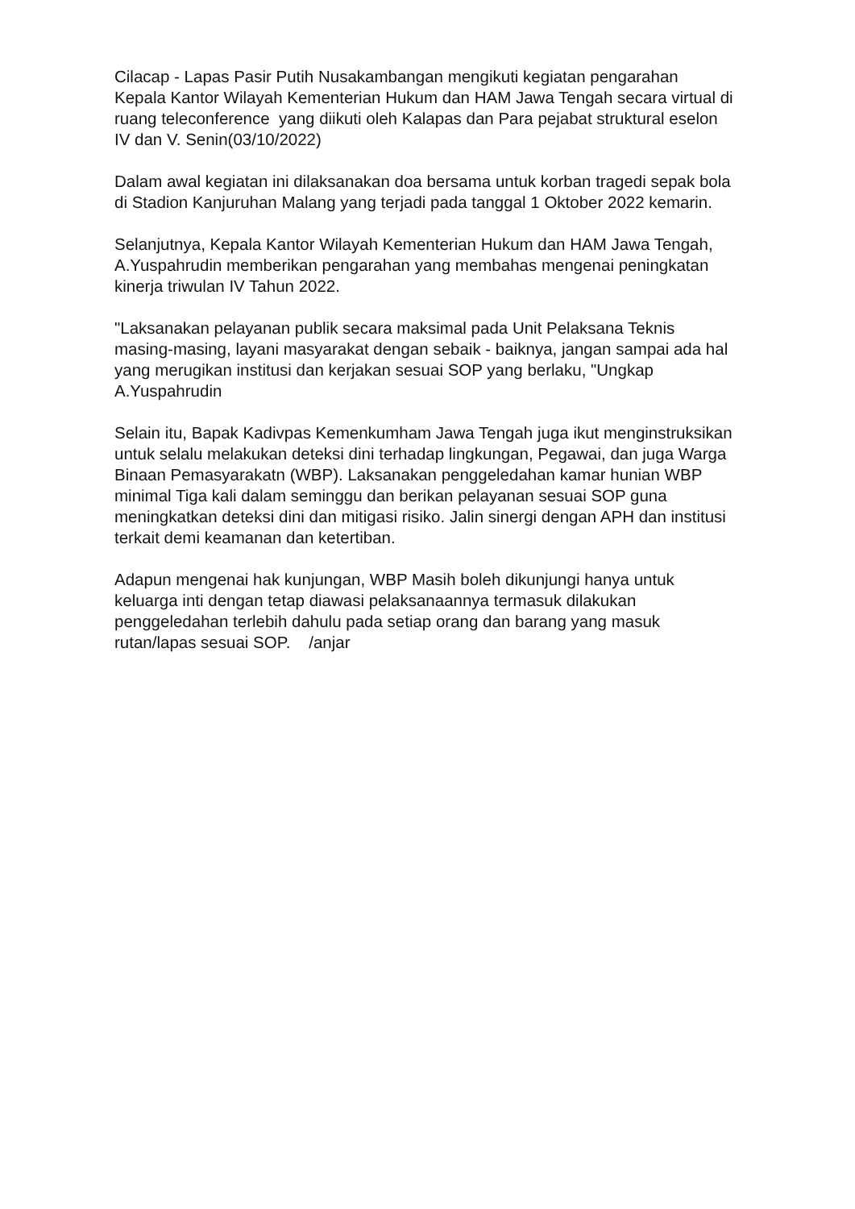Cilacap - Lapas Pasir Putih Nusakambangan mengikuti kegiatan pengarahan Kepala Kantor Wilayah Kementerian Hukum dan HAM Jawa Tengah secara virtual di ruang teleconference yang diikuti oleh Kalapas dan Para pejabat struktural eselon IV dan V. Senin(03/10/2022)
Dalam awal kegiatan ini dilaksanakan doa bersama untuk korban tragedi sepak bola di Stadion Kanjuruhan Malang yang terjadi pada tanggal 1 Oktober 2022 kemarin.
Selanjutnya, Kepala Kantor Wilayah Kementerian Hukum dan HAM Jawa Tengah, A.Yuspahrudin memberikan pengarahan yang membahas mengenai peningkatan kinerja triwulan IV Tahun 2022.
"Laksanakan pelayanan publik secara maksimal pada Unit Pelaksana Teknis masing-masing, layani masyarakat dengan sebaik - baiknya, jangan sampai ada hal yang merugikan institusi dan kerjakan sesuai SOP yang berlaku, "Ungkap A.Yuspahrudin
Selain itu, Bapak Kadivpas Kemenkumham Jawa Tengah juga ikut menginstruksikan untuk selalu melakukan deteksi dini terhadap lingkungan, Pegawai, dan juga Warga Binaan Pemasyarakatn (WBP). Laksanakan penggeledahan kamar hunian WBP minimal Tiga kali dalam seminggu dan berikan pelayanan sesuai SOP guna meningkatkan deteksi dini dan mitigasi risiko. Jalin sinergi dengan APH dan institusi terkait demi keamanan dan ketertiban.
Adapun mengenai hak kunjungan, WBP Masih boleh dikunjungi hanya untuk keluarga inti dengan tetap diawasi pelaksanaannya termasuk dilakukan penggeledahan terlebih dahulu pada setiap orang dan barang yang masuk rutan/lapas sesuai SOP. /anjar